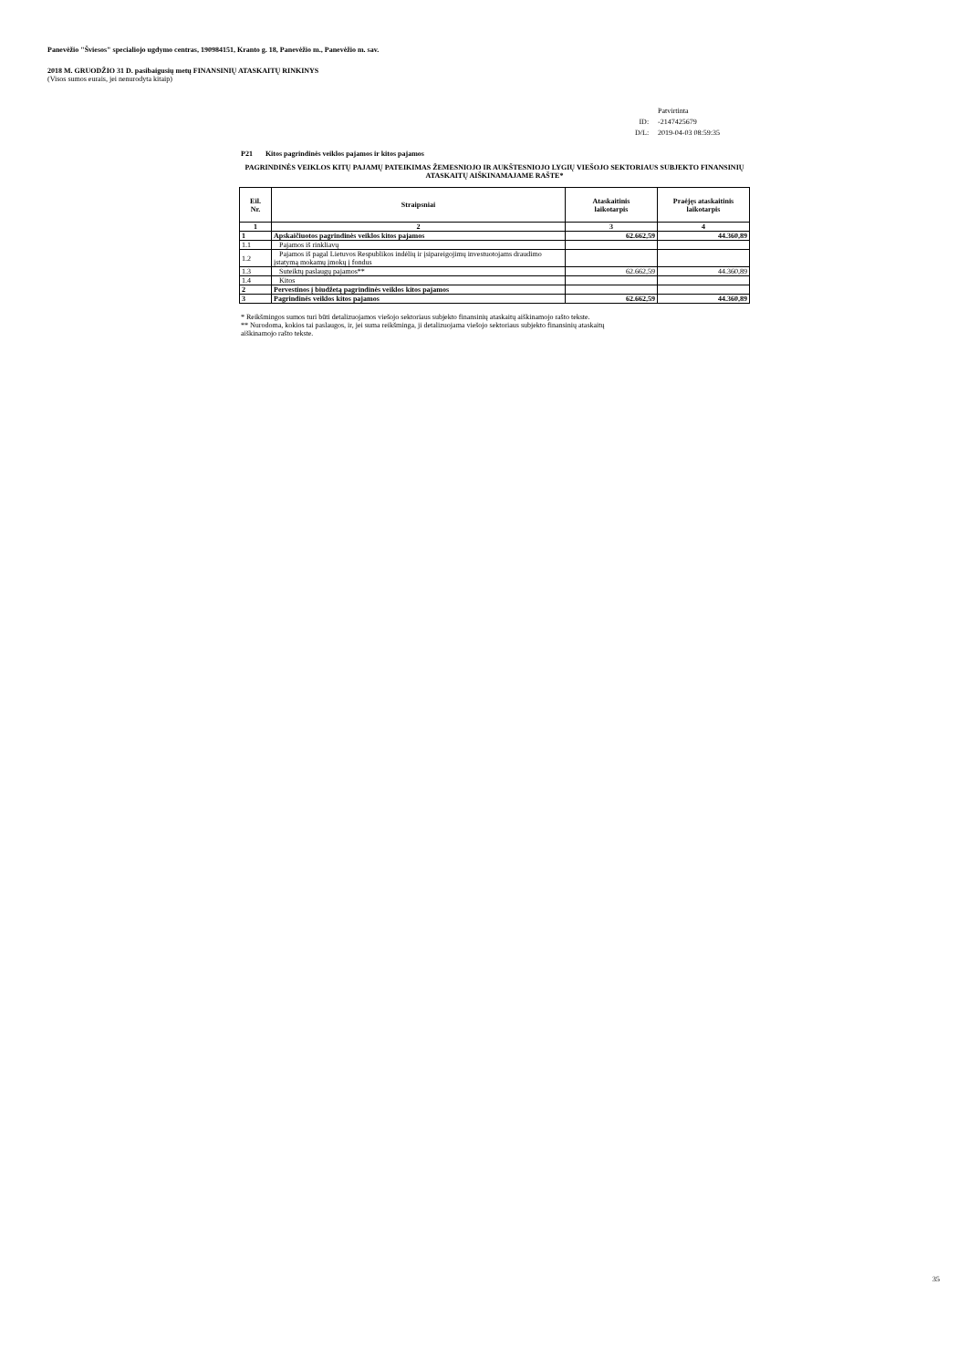Panevėžio "Šviesos" specialiojo ugdymo centras, 190984151, Kranto g. 18, Panevėžio m., Panevėžio m. sav.
2018 M. GRUODŽIO 31 D. pasibaigusių metų FINANSINIŲ ATASKAITŲ RINKINYS
(Visos sumos eurais, jei nenurodyta kitaip)
| | Patvirtinta |
| ID: | -2147425679 |
| D/L: | 2019-04-03 08:59:35 |
P21 Kitos pagrindinės veiklos pajamos ir kitos pajamos
PAGRINDINĖS VEIKLOS KITŲ PAJAMŲ PATEIKIMAS ŽEMESNIOJO IR AUKŠTESNIOJO LYGIŲ VIEŠOJO SEKTORIAUS SUBJEKTO FINANSINIŲ ATASKAITŲ AIŠKINAMAJAME RAŠTE*
| Eil. Nr. | Straipsniai | Ataskaitinis laikotarpis | Praėjęs ataskaitinis laikotarpis |
| --- | --- | --- | --- |
| 1 | 2 | 3 | 4 |
| 1 | Apskaičiuotos pagrindinės veiklos kitos pajamos | 62.662,59 | 44.360,89 |
| 1.1 | Pajamos iš rinkliavų | | |
| 1.2 | Pajamos iš pagal Lietuvos Respublikos indėlių ir įsipareigojimų investuotojams draudimo įstatymą mokamų įmokų į fondus | | |
| 1.3 | Suteiktų paslaugų pajamos** | 62.662,59 | 44.360,89 |
| 1.4 | Kitos | | |
| 2 | Pervestinos į biudžetą pagrindinės veiklos kitos pajamos | | |
| 3 | Pagrindinės veiklos kitos pajamos | 62.662,59 | 44.360,89 |
* Reikšmingos sumos turi būti detalizuojamos viešojo sektoriaus subjekto finansinių ataskaitų aiškinamojo rašto tekste.
** Nurodoma, kokios tai paslaugos, ir, jei suma reikšminga, ji detalizuojama viešojo sektoriaus subjekto finansinių ataskaitų
aiškinamojo rašto tekste.
35